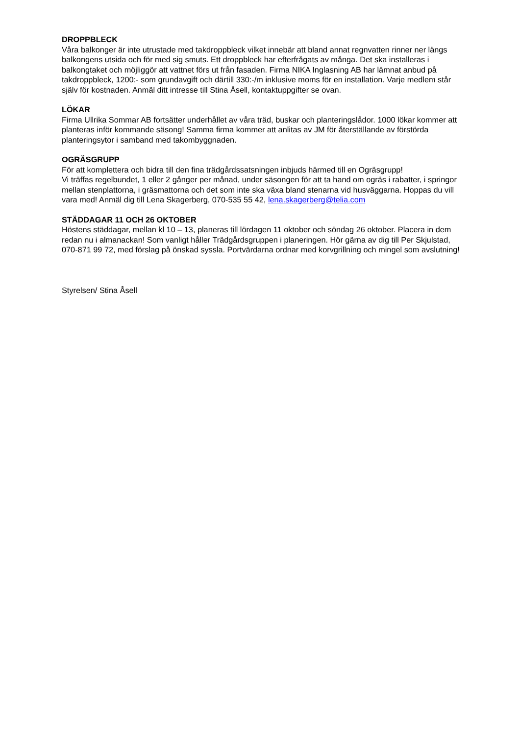DROPPBLECK
Våra balkonger är inte utrustade med takdroppbleck vilket innebär att bland annat regnvatten rinner ner längs balkongens utsida och för med sig smuts. Ett droppbleck har efterfrågats av många. Det ska installeras i balkongtaket och möjliggör att vattnet förs ut från fasaden. Firma NIKA Inglasning AB har lämnat anbud på takdroppbleck, 1200:- som grundavgift och därtill 330:-/m inklusive moms för en installation. Varje medlem står själv för kostnaden. Anmäl ditt intresse till Stina Åsell, kontaktuppgifter se ovan.
LÖKAR
Firma Ullrika Sommar AB fortsätter underhållet av våra träd, buskar och planteringslådor. 1000 lökar kommer att planteras inför kommande säsong! Samma firma kommer att anlitas av JM för återställande av förstörda planteringsytor i samband med takombyggnaden.
OGRÄSGRUPP
För att komplettera och bidra till den fina trädgårdssatsningen inbjuds härmed till en Ogräsgrupp!
Vi träffas regelbundet, 1 eller 2 gånger per månad, under säsongen för att ta hand om ogräs i rabatter, i springor mellan stenplattorna, i gräsmattorna och det som inte ska växa bland stenarna vid husväggarna. Hoppas du vill vara med! Anmäl dig till Lena Skagerberg, 070-535 55 42, lena.skagerberg@telia.com
STÄDDAGAR 11 OCH 26 OKTOBER
Höstens städdagar, mellan kl 10 – 13, planeras till lördagen 11 oktober och söndag 26 oktober. Placera in dem redan nu i almanackan! Som vanligt håller Trädgårdsgruppen i planeringen. Hör gärna av dig till Per Skjulstad, 070-871 99 72, med förslag på önskad syssla. Portvärdarna ordnar med korvgrillning och mingel som avslutning!
Styrelsen/ Stina Åsell